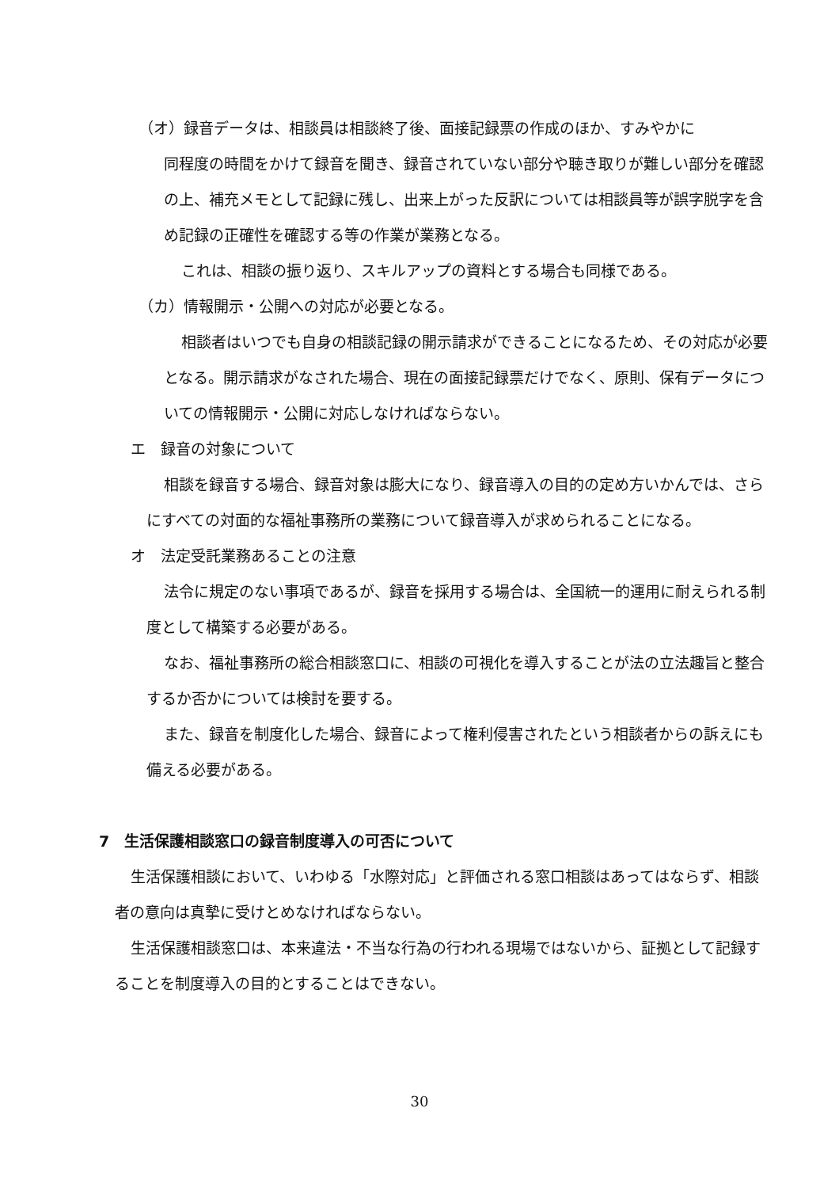（オ）録音データは、相談員は相談終了後、面接記録票の作成のほか、すみやかに
同程度の時間をかけて録音を聞き、録音されていない部分や聴き取りが難しい部分を確認の上、補充メモとして記録に残し、出来上がった反訳については相談員等が誤字脱字を含め記録の正確性を確認する等の作業が業務となる。
これは、相談の振り返り、スキルアップの資料とする場合も同様である。
（カ）情報開示・公開への対応が必要となる。
相談者はいつでも自身の相談記録の開示請求ができることになるため、その対応が必要となる。開示請求がなされた場合、現在の面接記録票だけでなく、原則、保有データについての情報開示・公開に対応しなければならない。
エ　録音の対象について
相談を録音する場合、録音対象は膨大になり、録音導入の目的の定め方いかんでは、さらにすべての対面的な福祉事務所の業務について録音導入が求められることになる。
オ　法定受託業務あることの注意
法令に規定のない事項であるが、録音を採用する場合は、全国統一的運用に耐えられる制度として構築する必要がある。
なお、福祉事務所の総合相談窓口に、相談の可視化を導入することが法の立法趣旨と整合するか否かについては検討を要する。
また、録音を制度化した場合、録音によって権利侵害されたという相談者からの訴えにも備える必要がある。
7　生活保護相談窓口の録音制度導入の可否について
生活保護相談において、いわゆる「水際対応」と評価される窓口相談はあってはならず、相談者の意向は真摯に受けとめなければならない。
生活保護相談窓口は、本来違法・不当な行為の行われる現場ではないから、証拠として記録することを制度導入の目的とすることはできない。
30